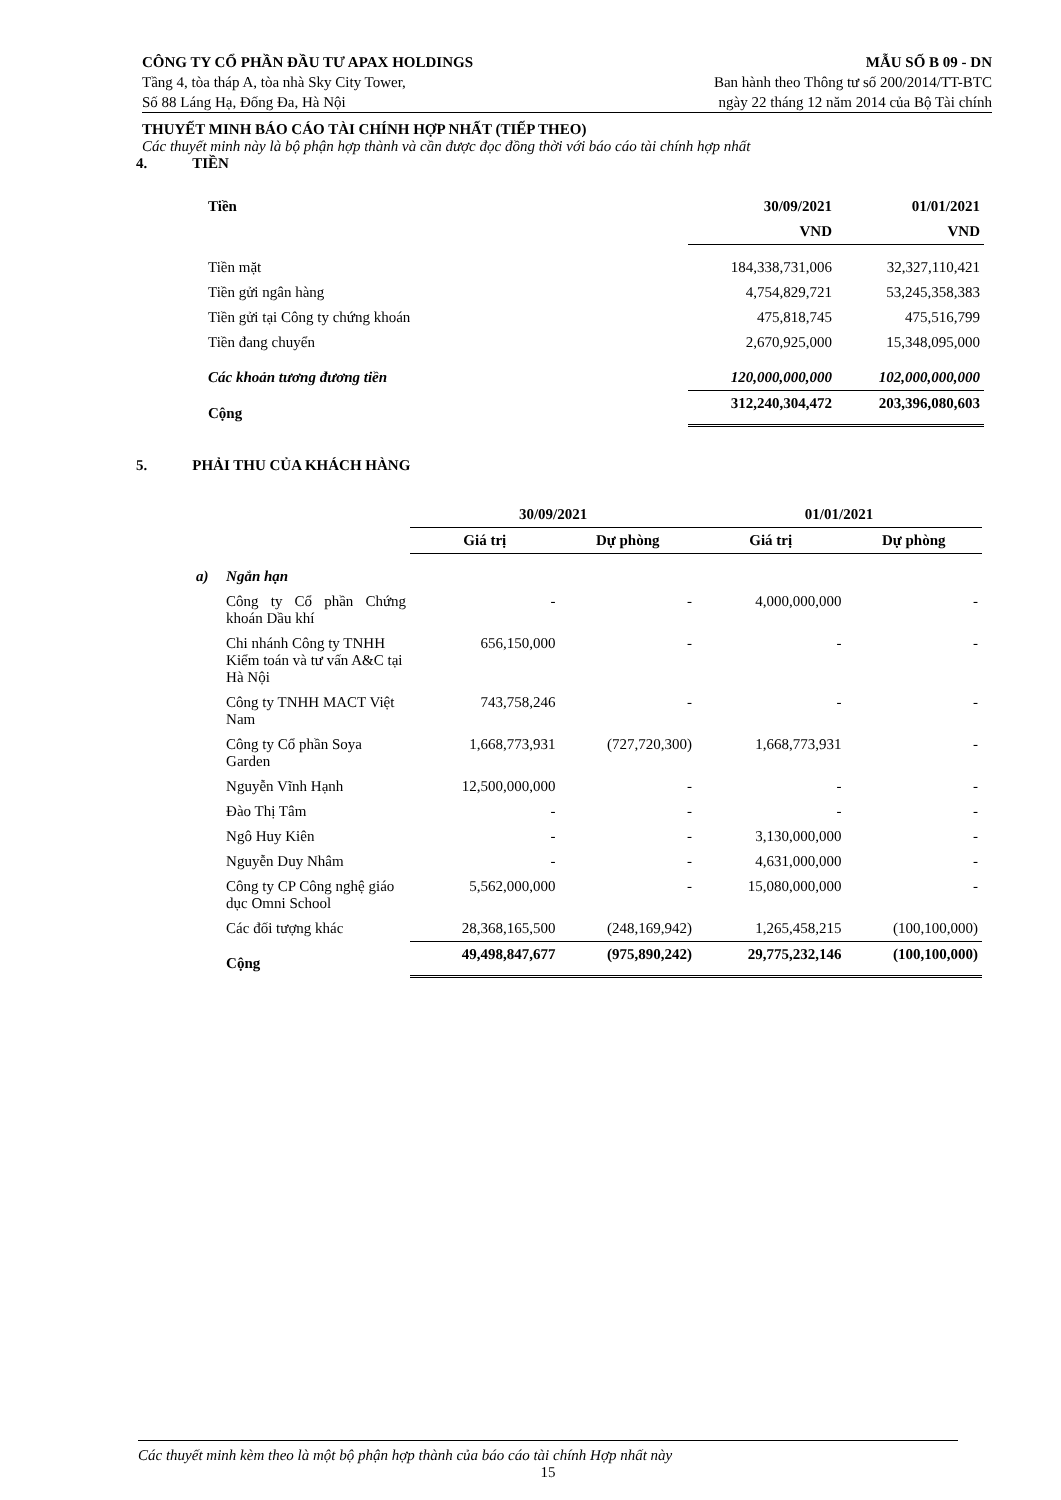CÔNG TY CỔ PHẦN ĐẦU TƯ APAX HOLDINGS MẪU SỐ B 09 - DN
Tầng 4, tòa tháp A, tòa nhà Sky City Tower, Ban hành theo Thông tư số 200/2014/TT-BTC
Số 88 Láng Hạ, Đống Đa, Hà Nội ngày 22 tháng 12 năm 2014 của Bộ Tài chính
THUYẾT MINH BÁO CÁO TÀI CHÍNH HỢP NHẤT (TIẾP THEO)
Các thuyết minh này là bộ phận hợp thành và cần được đọc đồng thời với báo cáo tài chính hợp nhất
4. TIỀN
| Tiền | 30/09/2021 | 01/01/2021 |
| --- | --- | --- |
| | VND | VND |
| Tiền mặt | 184,338,731,006 | 32,327,110,421 |
| Tiền gửi ngân hàng | 4,754,829,721 | 53,245,358,383 |
| Tiền gửi tại Công ty chứng khoán | 475,818,745 | 475,516,799 |
| Tiền đang chuyển | 2,670,925,000 | 15,348,095,000 |
| Các khoản tương đương tiền | 120,000,000,000 | 102,000,000,000 |
| Cộng | 312,240,304,472 | 203,396,080,603 |
5. PHẢI THU CỦA KHÁCH HÀNG
| | | 30/09/2021 | | 01/01/2021 | |
| --- | --- | --- | --- | --- | --- |
| | | Giá trị | Dự phòng | Giá trị | Dự phòng |
| a) | Ngắn hạn | | | | |
| | Công ty Cổ phần Chứng khoán Dầu khí | - | - | 4,000,000,000 | - |
| | Chi nhánh Công ty TNHH Kiểm toán và tư vấn A&C tại Hà Nội | 656,150,000 | - | - | - |
| | Công ty TNHH MACT Việt Nam | 743,758,246 | - | - | - |
| | Công ty Cổ phần Soya Garden | 1,668,773,931 | (727,720,300) | 1,668,773,931 | - |
| | Nguyễn Vĩnh Hạnh | 12,500,000,000 | - | - | - |
| | Đào Thị Tâm | - | - | - | - |
| | Ngô Huy Kiên | - | - | 3,130,000,000 | - |
| | Nguyễn Duy Nhâm | - | - | 4,631,000,000 | - |
| | Công ty CP Công nghệ giáo dục Omni School | 5,562,000,000 | - | 15,080,000,000 | - |
| | Các đối tượng khác | 28,368,165,500 | (248,169,942) | 1,265,458,215 | (100,100,000) |
| | Cộng | 49,498,847,677 | (975,890,242) | 29,775,232,146 | (100,100,000) |
Các thuyết minh kèm theo là một bộ phận hợp thành của báo cáo tài chính Hợp nhất này
15